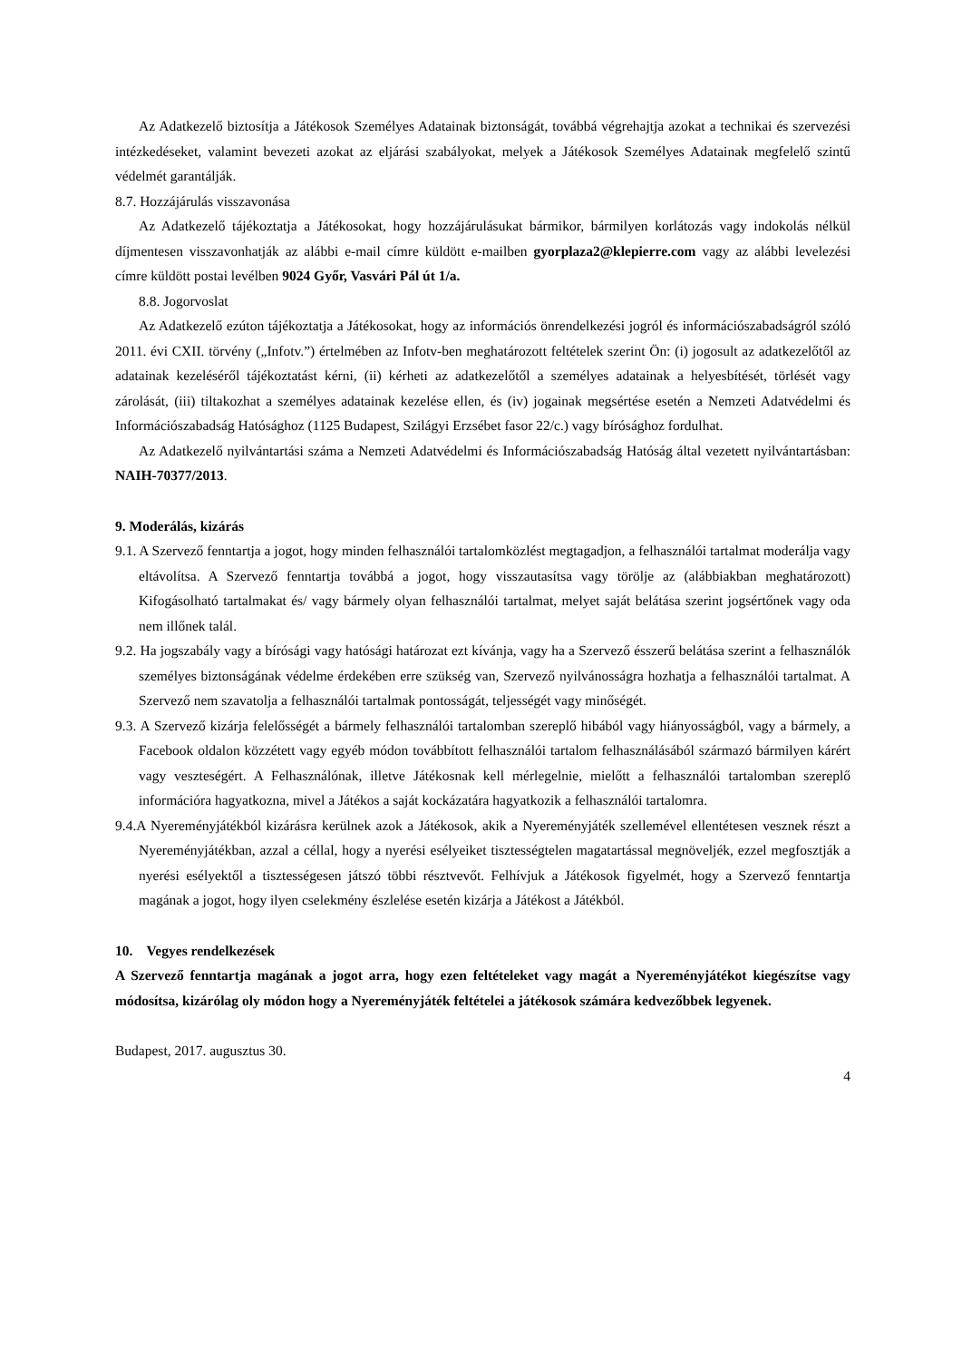Az Adatkezelő biztosítja a Játékosok Személyes Adatainak biztonságát, továbbá végrehajtja azokat a technikai és szervezési intézkedéseket, valamint bevezeti azokat az eljárási szabályokat, melyek a Játékosok Személyes Adatainak megfelelő szintű védelmét garantálják.
8.7. Hozzájárulás visszavonása
Az Adatkezelő tájékoztatja a Játékosokat, hogy hozzájárulásukat bármikor, bármilyen korlátozás vagy indokolás nélkül díjmentesen visszavonhatják az alábbi e-mail címre küldött e-mailben gyorplaza2@klepierre.com vagy az alábbi levelezési címre küldött postai levélben 9024 Győr, Vasvári Pál út 1/a.
8.8. Jogorvoslat
Az Adatkezelő ezúton tájékoztatja a Játékosokat, hogy az információs önrendelkezési jogról és információszabadságról szóló 2011. évi CXII. törvény („Infotv.”) értelmében az Infotv-ben meghatározott feltételek szerint Ön: (i) jogosult az adatkezelőtől az adatainak kezeléséről tájékoztatást kérni, (ii) kérheti az adatkezelőtől a személyes adatainak a helyesbítését, törlését vagy zárolását, (iii) tiltakozhat a személyes adatainak kezelése ellen, és (iv) jogainak megsértése esetén a Nemzeti Adatvédelmi és Információszabadság Hatósághoz (1125 Budapest, Szilágyi Erzsébet fasor 22/c.) vagy bírósághoz fordulhat.
Az Adatkezelő nyilvántartási száma a Nemzeti Adatvédelmi és Információszabadság Hatóság által vezetett nyilvántartásban: NAIH-70377/2013.
9. Moderálás, kizárás
9.1. A Szervező fenntartja a jogot, hogy minden felhasználói tartalomközlést megtagadjon, a felhasználói tartalmat moderálja vagy eltávolítsa. A Szervező fenntartja továbbá a jogot, hogy visszautasítsa vagy törölje az (alábbiakban meghatározott) Kifogásolható tartalmakat és/ vagy bármely olyan felhasználói tartalmat, melyet saját belátása szerint jogsértőnek vagy oda nem illőnek talál.
9.2. Ha jogszabály vagy a bírósági vagy hatósági határozat ezt kívánja, vagy ha a Szervező ésszerű belátása szerint a felhasználók személyes biztonságának védelme érdekében erre szükség van, Szervező nyilvánosságra hozhatja a felhasználói tartalmat. A Szervező nem szavatolja a felhasználói tartalmak pontosságát, teljességét vagy minőségét.
9.3. A Szervező kizárja felelősségét a bármely felhasználói tartalomban szereplő hibából vagy hiányosságból, vagy a bármely, a Facebook oldalon közzétett vagy egyéb módon továbbított felhasználói tartalom felhasználásából származó bármilyen kárért vagy veszteségért. A Felhasználónak, illetve Játékosnak kell mérlegelnie, mielőtt a felhasználói tartalomban szereplő információra hagyatkozna, mivel a Játékos a saját kockázatára hagyatkozik a felhasználói tartalomra.
9.4.A Nyereményjátékból kizárásra kerülnek azok a Játékosok, akik a Nyereményjáték szellemével ellentétesen vesznek részt a Nyereményjátékban, azzal a céllal, hogy a nyerési esélyeiket tisztességtelen magatartással megnöveljék, ezzel megfosztják a nyerési esélyektől a tisztességesen játszó többi résztvevőt. Felhívjuk a Játékosok figyelmét, hogy a Szervező fenntartja magának a jogot, hogy ilyen cselekmény észlelése esetén kizárja a Játékost a Játékból.
10. Vegyes rendelkezések
A Szervező fenntartja magának a jogot arra, hogy ezen feltételeket vagy magát a Nyereményjátékot kiegészítse vagy módosítsa, kizárólag oly módon hogy a Nyereményjáték feltételei a játékosok számára kedvezőbbek legyenek.
Budapest, 2017. augusztus 30.
4